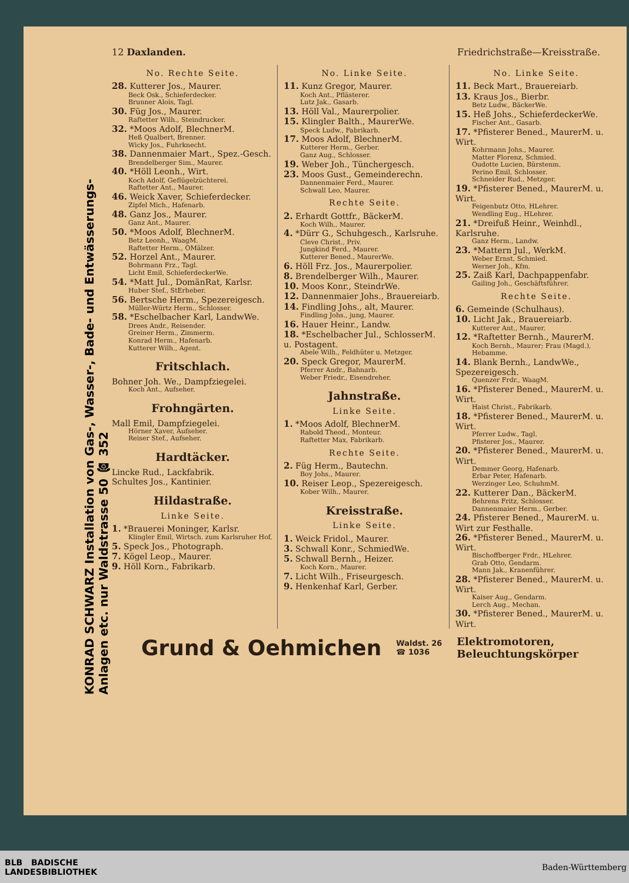KONRAD SCHWARZ Installation von Gas-, Wasser-, Bade- und Entwässerungs-Anlagen etc. nur Waldstrasse 50 ☎ 352
12 Daxlanden. Friedrichstraße—Kreisstraße.
No. Rechte Seite.
28. Kutterer Jos., Maurer.
Beck Osk., Schieferdecker.
Brunner Alois, Tagl.
30. Füg Jos., Maurer.
Raftetter Wilh., Steindrucker.
32. *Moos Adolf, BlechnerM.
Heß Qualbert, Brenner.
Wicky Jos., Fuhrknecht.
38. Dannenmaier Mart., Spez.-Gesch.
Brendelberger Sim., Maurer.
40. *Höll Leonh., Wirt.
Koch Adolf, Geflügelzüchterei.
Raftetter Ant., Maurer.
46. Weick Xaver, Schieferdecker.
Zipfel Mich., Hafenarb.
48. Ganz Jos., Maurer.
Ganz Ant., Maurer.
50. *Moos Adolf, BlechnerM.
Betz Leonh., WaagM.
Raftetter Herm., OMälzer.
52. Horzel Ant., Maurer.
Bohrmann Frz., Tagl.
Licht Emil, SchieferdeckerWe.
54. *Matt Jul., DomänRat, Karlsr.
Huber Stef., StErheber.
56. Bertsche Herm., Spezereigesch.
Müller-Würtz Herm., Schlosser.
58. *Eschelbacher Karl, LandwWe.
Drees Andr., Reisender.
Greiner Herm., Zimmerm.
Konrad Herm., Hafenarb.
Kutterer Wilh., Agent.
Fritschlach.
Bohner Joh. We., Dampfziegelei.
Koch Ant., Aufseher.
Frohngärten.
Mall Emil, Dampfziegelei.
Hörner Xaver, Aufseher.
Reiser Stef., Aufseher.
Hardtäcker.
Lincke Rud., Lackfabrik.
Schultes Jos., Kantinier.
Hildastraße.
Linke Seite.
1. *Brauerei Moninger, Karlsr.
Klingler Emil, Wirtsch. zum Karlsruher Hof.
5. Speck Jos., Photograph.
7. Kögel Leop., Maurer.
9. Höll Korn., Fabrikarb.
No. Linke Seite.
11. Kunz Gregor, Maurer.
Koch Ant., Pflästerer.
Lutz Jak., Gasarb.
13. Höll Val., Maurerpolier.
15. Klingler Balth., MaurerWe.
Speck Ludw., Fabrikarb.
17. Moos Adolf, BlechnerM.
Kutterer Herm., Gerber.
Ganz Aug., Schlosser.
19. Weber Joh., Tünchergesch.
23. Moos Gust., Gemeinderechn.
Dannenmaier Ferd., Maurer.
Schwall Leo, Maurer.
Rechte Seite.
2. Erhardt Gottfr., BäckerM.
Koch Wilh., Maurer.
4. *Dürr G., Schuhgesch., Karlsruhe.
Cleve Christ., Priv.
Jungkind Ferd., Maurer.
Kutterer Bened., MaurerWe.
6. Höll Frz. Jos., Maurerpolier.
8. Brendelberger Wilh., Maurer.
10. Moos Konr., SteindrWe.
12. Dannenmaier Johs., Brauereiarb.
14. Findling Johs., alt, Maurer.
Findling Johs., jung, Maurer.
16. Hauer Heinr., Landw.
18. *Eschelbacher Jul., SchlosserM. u. Postagent.
Abele Wilh., Feldhüter u. Metzger.
20. Speck Gregor, MaurerM.
Pferrer Andr., Bahnarb.
Weber Friedr., Eisendreher.
Jahnstraße.
Linke Seite.
1. *Moos Adolf, BlechnerM.
Rabold Theod., Monteur.
Raftetter Max, Fabrikarb.
Rechte Seite.
2. Füg Herm., Bautechn.
Boy Johs., Maurer.
10. Reiser Leop., Spezereigesch.
Kober Wilh., Maurer.
Kreisstraße.
Linke Seite.
1. Weick Fridol., Maurer.
3. Schwall Konr., SchmiedWe.
5. Schwall Bernh., Heizer.
Koch Korn., Maurer.
7. Licht Wilh., Friseurgesch.
9. Henkenhaf Karl, Gerber.
No. Linke Seite.
11. Beck Mart., Brauereiarb.
13. Kraus Jos., Bierbr.
Betz Ludw., BäckerWe.
15. Heß Johs., SchieferdeckerWe.
Fischer Ant., Gasarb.
17. *Pfisterer Bened., MaurerM. u. Wirt.
Kohrmann Johs., Maurer.
Matter Florenz, Schmied.
Oudotte Lucien, Bürstenm.
Perino Emil, Schlosser.
Schneider Rud., Metzger.
19. *Pfisterer Bened., MaurerM. u. Wirt.
Feigenbutz Otto, HLehrer.
Wendling Eug., HLehrer.
21. *Dreifuß Heinr., Weinhdl., Karlsruhe.
Ganz Herm., Landw.
23. *Mattern Jul., WerkM.
Weber Ernst, Schmied.
Werner Joh., Kfm.
25. Zaiß Karl, Dachpappenfabr.
Gailing Joh., Geschäftsführer.
Rechte Seite.
6. Gemeinde (Schulhaus).
10. Licht Jak., Brauereiarb.
Kutterer Ant., Maurer.
12. *Raftetter Bernh., MaurerM.
Koch Bernh., Maurer; Frau (Magd.), Hebamme.
14. Blank Bernh., LandwWe., Spezereigesch.
Quenzer Frdr., WaagM.
16. *Pfisterer Bened., MaurerM. u. Wirt.
Haist Christ., Fabrikarb.
18. *Pfisterer Bened., MaurerM. u. Wirt.
Pferrer Ludw., Tagl.
Pfisterer Jos., Maurer.
20. *Pfisterer Bened., MaurerM. u. Wirt.
Demmer Georg, Hafenarb.
Erbar Peter, Hafenarb.
Werzinger Leo, SchuhmM.
22. Kutterer Dan., BäckerM.
Behrens Fritz, Schlosser.
Dannenmaier Herm., Gerber.
24. Pfisterer Bened., MaurerM. u. Wirt zur Festhalle.
26. *Pfisterer Bened., MaurerM. u. Wirt.
Bischoffberger Frdr., HLehrer.
Grab Otto, Gendarm.
Mann Jak., Kranenführer.
28. *Pfisterer Bened., MaurerM. u. Wirt.
Kaiser Aug., Gendarm.
Lerch Aug., Mechan.
30. *Pfisterer Bened., MaurerM. u. Wirt.
Grund & Oehmichen Waldst. 26
☎ 1036 Elektromotoren,
Beleuchtungskörper
BLB BADISCHE
LANDESBIBLIOTHEK Baden-Württemberg